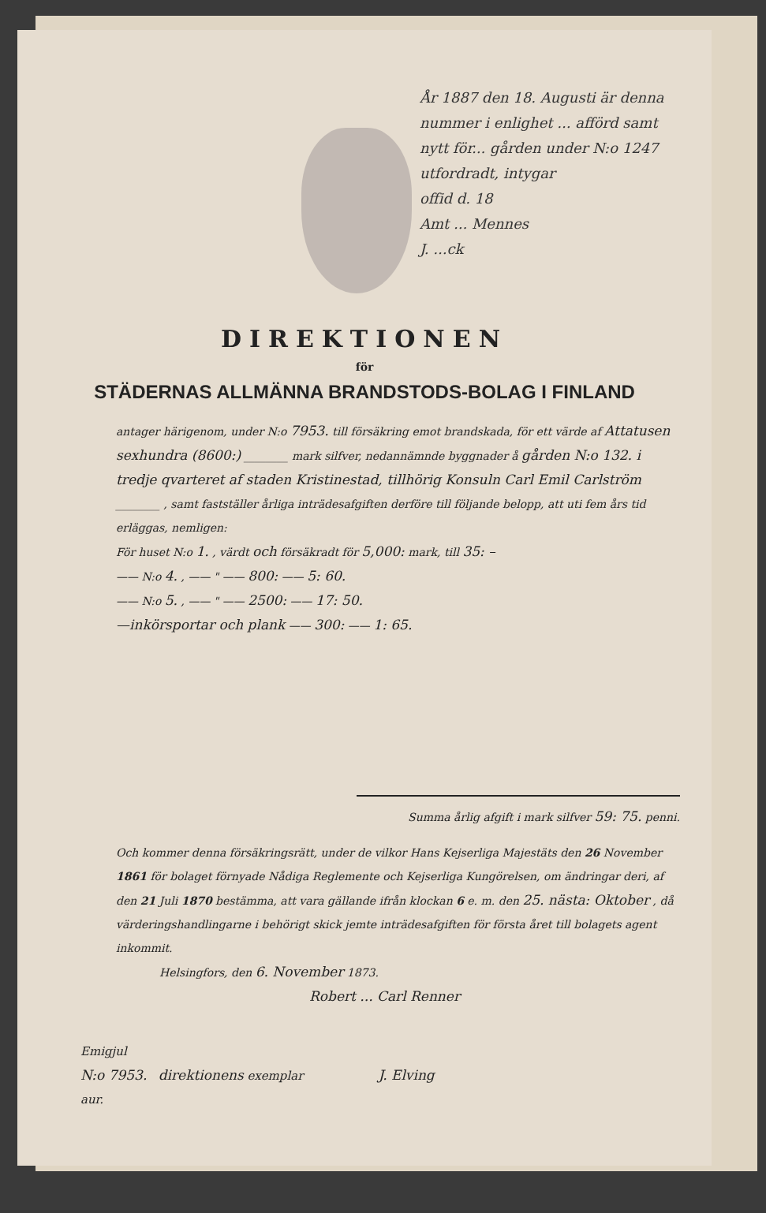År 1887 den 18. Augusti är denna nummer i enlighet ... afförd samt nytt för... gården under N:o 1247 utfordradt, intygar
offid d. 18
Amt ... Mennes
J. ...ck
DIREKTIONEN
för
STÄDERNAS ALLMÄNNA BRANDSTODS-BOLAG I FINLAND
antager härigenom, under N:o 7953. till försäkring emot brandskada, för ett värde af Attatusen sexhundra (8600:) ________ mark silfver, nedannämnde byggnader å gården N:o 132. i tredje qvarteret af staden Kristinestad, tillhörig Konsuln Carl Emil Carlström ________ , samt fastställer årliga inträdesafgiften derföre till följande belopp, att uti fem års tid erläggas, nemligen:
För huset N:o 1. , värdt och försäkradt för 5,000: mark, till 35: –
—— N:o 4. , —— " —— 800: —— 5: 60.
—— N:o 5. , —— " —— 2500: —— 17: 50.
—inkörsportar och plank —— 300: —— 1: 65.
Summa årlig afgift i mark silfver 59: 75. penni.
Och kommer denna försäkringsrätt, under de vilkor Hans Kejserliga Majestäts den 26 November 1861 för bolaget förnyade Nådiga Reglemente och Kejserliga Kungörelsen, om ändringar deri, af den 21 Juli 1870 bestämma, att vara gällande ifrån klockan 6 e. m. den 25. nästa: Oktober , då värderingshandlingarne i behörigt skick jemte inträdesafgiften för första året till bolagets agent inkommit.
Helsingfors, den 6. November 1873.
Robert ... Carl Renner
Emigjul
N:o 7953. direktionens exemplar J. Elving
aur.